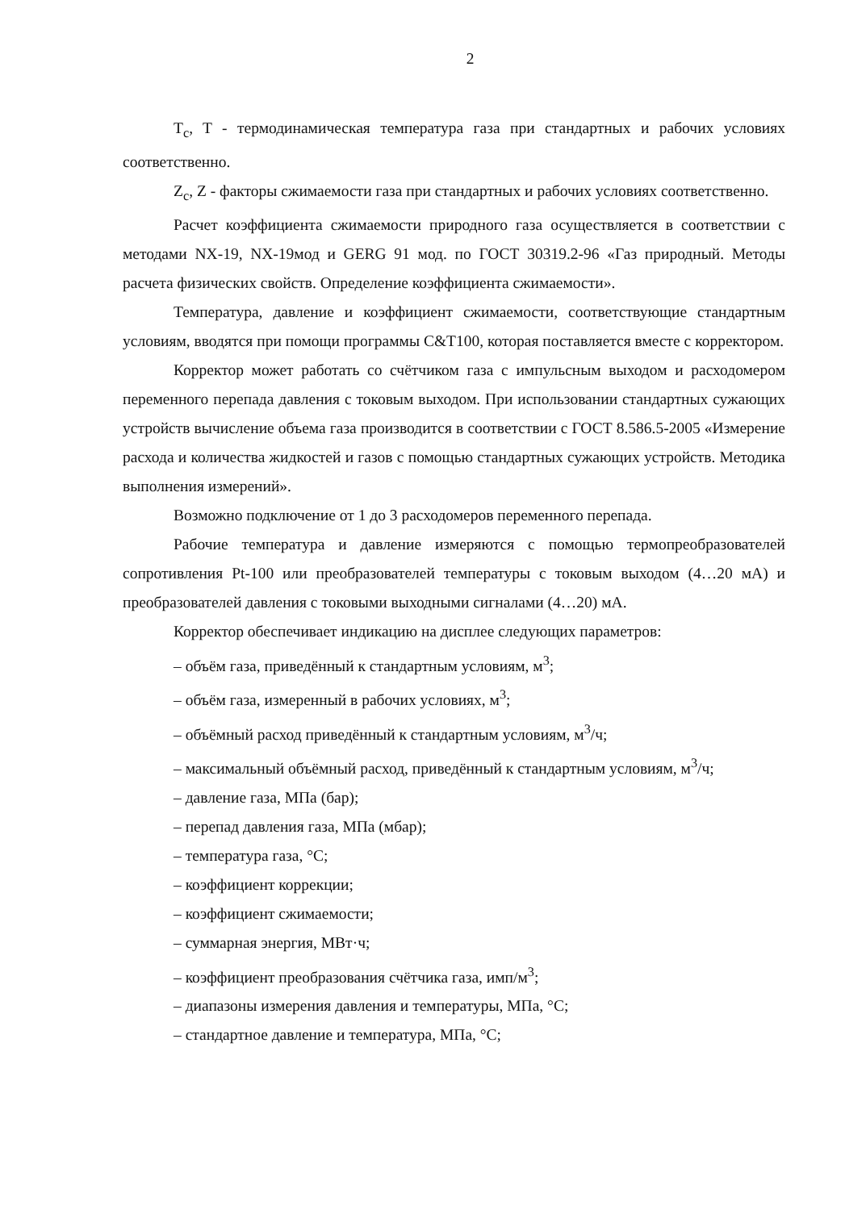2
T<sub>c</sub>, T - термодинамическая температура газа при стандартных и рабочих условиях соответственно.
Z<sub>c</sub>, Z - факторы сжимаемости газа при стандартных и рабочих условиях соответственно.
Расчет коэффициента сжимаемости природного газа осуществляется в соответствии с методами NX-19, NX-19мод и GERG 91 мод. по ГОСТ 30319.2-96 «Газ природный. Методы расчета физических свойств. Определение коэффициента сжимаемости».
Температура, давление и коэффициент сжимаемости, соответствующие стандартным условиям, вводятся при помощи программы C&T100, которая поставляется вместе с корректором.
Корректор может работать со счётчиком газа с импульсным выходом и расходомером переменного перепада давления с токовым выходом. При использовании стандартных сужающих устройств вычисление объема газа производится в соответствии с ГОСТ 8.586.5-2005 «Измерение расхода и количества жидкостей и газов с помощью стандартных сужающих устройств. Методика выполнения измерений».
Возможно подключение от 1 до 3 расходомеров переменного перепада.
Рабочие температура и давление измеряются с помощью термопреобразователей сопротивления Pt-100 или преобразователей температуры с токовым выходом (4…20 мА) и преобразователей давления с токовыми выходными сигналами (4…20) мА.
Корректор обеспечивает индикацию на дисплее следующих параметров:
– объём газа, приведённый к стандартным условиям, м<sup>3</sup>;
– объём газа, измеренный в рабочих условиях, м<sup>3</sup>;
– объёмный расход приведённый к стандартным условиям, м<sup>3</sup>/ч;
– максимальный объёмный расход, приведённый к стандартным условиям, м<sup>3</sup>/ч;
– давление газа, МПа (бар);
– перепад давления газа, МПа (мбар);
– температура газа, °С;
– коэффициент коррекции;
– коэффициент сжимаемости;
– суммарная энергия, МВт·ч;
– коэффициент преобразования счётчика газа, имп/м<sup>3</sup>;
– диапазоны измерения давления и температуры, МПа, °С;
– стандартное давление и температура, МПа, °С;